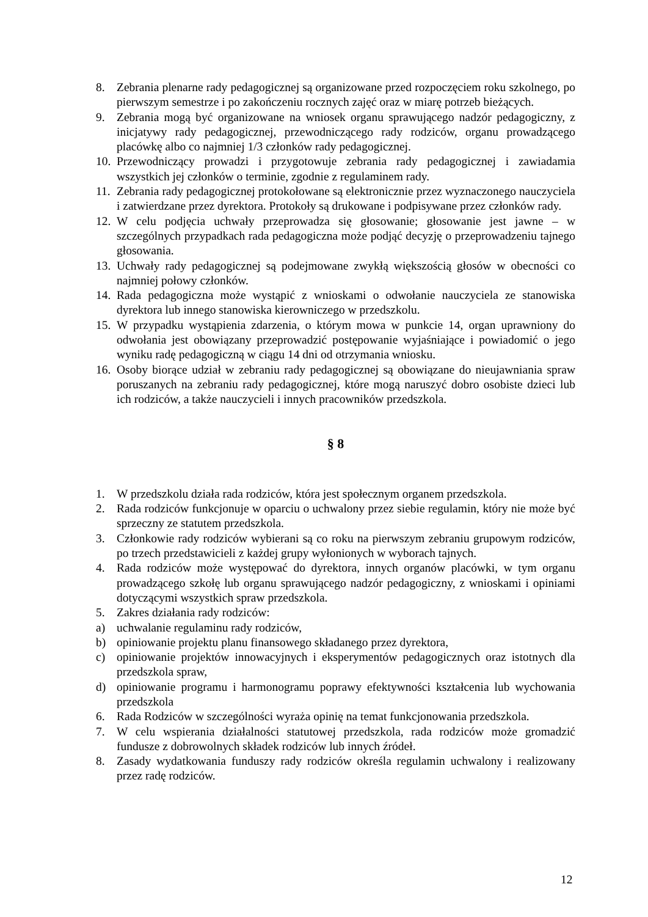8. Zebrania plenarne rady pedagogicznej są organizowane przed rozpoczęciem roku szkolnego, po pierwszym semestrze i po zakończeniu rocznych zajęć oraz w miarę potrzeb bieżących.
9. Zebrania mogą być organizowane na wniosek organu sprawującego nadzór pedagogiczny, z inicjatywy rady pedagogicznej, przewodniczącego rady rodziców, organu prowadzącego placówkę albo co najmniej 1/3 członków rady pedagogicznej.
10. Przewodniczący prowadzi i przygotowuje zebrania rady pedagogicznej i zawiadamia wszystkich jej członków o terminie, zgodnie z regulaminem rady.
11. Zebrania rady pedagogicznej protokołowane są elektronicznie przez wyznaczonego nauczyciela i zatwierdzane przez dyrektora. Protokoły są drukowane i podpisywane przez członków rady.
12. W celu podjęcia uchwały przeprowadza się głosowanie; głosowanie jest jawne – w szczególnych przypadkach rada pedagogiczna może podjąć decyzję o przeprowadzeniu tajnego głosowania.
13. Uchwały rady pedagogicznej są podejmowane zwykłą większością głosów w obecności co najmniej połowy członków.
14. Rada pedagogiczna może wystąpić z wnioskami o odwołanie nauczyciela ze stanowiska dyrektora lub innego stanowiska kierowniczego w przedszkolu.
15. W przypadku wystąpienia zdarzenia, o którym mowa w punkcie 14, organ uprawniony do odwołania jest obowiązany przeprowadzić postępowanie wyjaśniające i powiadomić o jego wyniku radę pedagogiczną w ciągu 14 dni od otrzymania wniosku.
16. Osoby biorące udział w zebraniu rady pedagogicznej są obowiązane do nieujawniania spraw poruszanych na zebraniu rady pedagogicznej, które mogą naruszyć dobro osobiste dzieci lub ich rodziców, a także nauczycieli i innych pracowników przedszkola.
§ 8
1. W przedszkolu działa rada rodziców, która jest społecznym organem przedszkola.
2. Rada rodziców funkcjonuje w oparciu o uchwalony przez siebie regulamin, który nie może być sprzeczny ze statutem przedszkola.
3. Członkowie rady rodziców wybierani są co roku na pierwszym zebraniu grupowym rodziców, po trzech przedstawicieli z każdej grupy wyłonionych w wyborach tajnych.
4. Rada rodziców może występować do dyrektora, innych organów placówki, w tym organu prowadzącego szkołę lub organu sprawującego nadzór pedagogiczny, z wnioskami i opiniami dotyczącymi wszystkich spraw przedszkola.
5. Zakres działania rady rodziców:
a) uchwalanie regulaminu rady rodziców,
b) opiniowanie projektu planu finansowego składanego przez dyrektora,
c) opiniowanie projektów innowacyjnych i eksperymentów pedagogicznych oraz istotnych dla przedszkola spraw,
d) opiniowanie programu i harmonogramu poprawy efektywności kształcenia lub wychowania przedszkola
6. Rada Rodziców w szczególności wyraża opinię na temat funkcjonowania przedszkola.
7. W celu wspierania działalności statutowej przedszkola, rada rodziców może gromadzić fundusze z dobrowolnych składek rodziców lub innych źródeł.
8. Zasady wydatkowania funduszy rady rodziców określa regulamin uchwalony i realizowany przez radę rodziców.
12